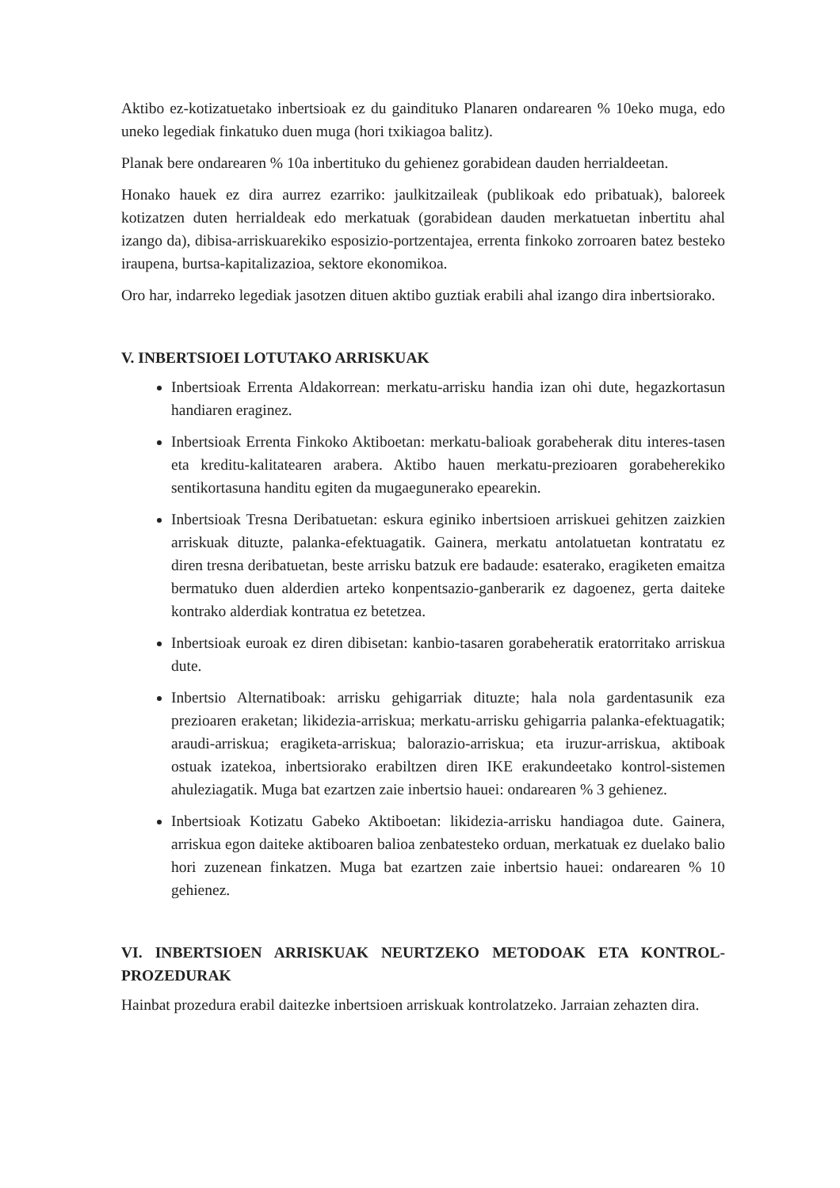Aktibo ez-kotizatuetako inbertsioak ez du gaindituko Planaren ondarearen % 10eko muga, edo uneko legediak finkatuko duen muga (hori txikiagoa balitz).
Planak bere ondarearen % 10a inbertituko du gehienez gorabidean dauden herrialdeetan.
Honako hauek ez dira aurrez ezarriko: jaulkitzaileak (publikoak edo pribatuak), baloreek kotizatzen duten herrialdeak edo merkatuak (gorabidean dauden merkatuetan inbertitu ahal izango da), dibisa-arriskuarekiko esposizio-portzentajea, errenta finkoko zorroaren batez besteko iraupena, burtsa-kapitalizazioa, sektore ekonomikoa.
Oro har, indarreko legediak jasotzen dituen aktibo guztiak erabili ahal izango dira inbertsiorako.
V. INBERTSIOEI LOTUTAKO ARRISKUAK
Inbertsioak Errenta Aldakorrean: merkatu-arrisku handia izan ohi dute, hegazkortasun handiaren eraginez.
Inbertsioak Errenta Finkoko Aktiboetan: merkatu-balioak gorabeherak ditu interes-tasen eta kreditu-kalitatearen arabera. Aktibo hauen merkatu-prezioaren gorabeherekiko sentikortasuna handitu egiten da mugaegunerako epearekin.
Inbertsioak Tresna Deribatuetan: eskura eginiko inbertsioen arriskuei gehitzen zaizkien arriskuak dituzte, palanka-efektuagatik. Gainera, merkatu antolatuetan kontratatu ez diren tresna deribatuetan, beste arrisku batzuk ere badaude: esaterako, eragiketen emaitza bermatuko duen alderdien arteko konpentsazio-ganberarik ez dagoenez, gerta daiteke kontrako alderdiak kontratua ez betetzea.
Inbertsioak euroak ez diren dibisetan: kanbio-tasaren gorabeheratik eratorritako arriskua dute.
Inbertsio Alternatiboak: arrisku gehigarriak dituzte; hala nola gardentasunik eza prezioaren eraketan; likidezia-arriskua; merkatu-arrisku gehigarria palanka-efektuagatik; araudi-arriskua; eragiketa-arriskua; balorazio-arriskua; eta iruzur-arriskua, aktiboak ostuak izatekoa, inbertsiorako erabiltzen diren IKE erakundeetako kontrol-sistemen ahuleziagatik. Muga bat ezartzen zaie inbertsio hauei: ondarearen % 3 gehienez.
Inbertsioak Kotizatu Gabeko Aktiboetan: likidezia-arrisku handiagoa dute. Gainera, arriskua egon daiteke aktiboaren balioa zenbatesteko orduan, merkatuak ez duelako balio hori zuzenean finkatzen. Muga bat ezartzen zaie inbertsio hauei: ondarearen % 10 gehienez.
VI. INBERTSIOEN ARRISKUAK NEURTZEKO METODOAK ETA KONTROL-PROZEDURAK
Hainbat prozedura erabil daitezke inbertsioen arriskuak kontrolatzeko. Jarraian zehazten dira.